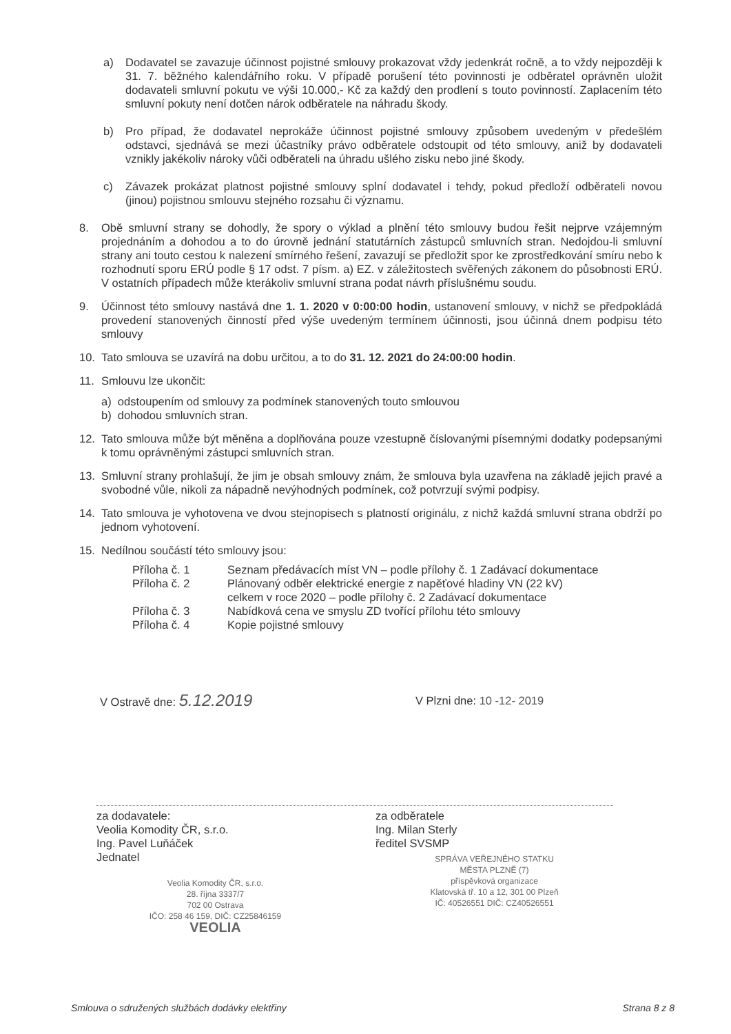a) Dodavatel se zavazuje účinnost pojistné smlouvy prokazovat vždy jedenkrát ročně, a to vždy nejpozději k 31. 7. běžného kalendářního roku. V případě porušení této povinnosti je odběratel oprávněn uložit dodavateli smluvní pokutu ve výši 10.000,- Kč za každý den prodlení s touto povinností. Zaplacením této smluvní pokuty není dotčen nárok odběratele na náhradu škody.
b) Pro případ, že dodavatel neprokáže účinnost pojistné smlouvy způsobem uvedeným v předešlém odstavci, sjednává se mezi účastníky právo odběratele odstoupit od této smlouvy, aniž by dodavateli vznikly jakékoliv nároky vůči odběrateli na úhradu ušlého zisku nebo jiné škody.
c) Závazek prokázat platnost pojistné smlouvy splní dodavatel i tehdy, pokud předloží odběrateli novou (jinou) pojistnou smlouvu stejného rozsahu či významu.
8. Obě smluvní strany se dohodly, že spory o výklad a plnění této smlouvy budou řešit nejprve vzájemným projednáním a dohodou a to do úrovně jednání statutárních zástupců smluvních stran. Nedojdou-li smluvní strany ani touto cestou k nalezení smírného řešení, zavazují se předložit spor ke zprostředkování smíru nebo k rozhodnutí sporu ERÚ podle § 17 odst. 7 písm. a) EZ. v záležitostech svěřených zákonem do působnosti ERÚ. V ostatních případech může kterákoliv smluvní strana podat návrh příslušnému soudu.
9. Účinnost této smlouvy nastává dne 1. 1. 2020 v 0:00:00 hodin, ustanovení smlouvy, v nichž se předpokládá provedení stanovených činností před výše uvedeným termínem účinnosti, jsou účinná dnem podpisu této smlouvy
10. Tato smlouva se uzavírá na dobu určitou, a to do 31. 12. 2021 do 24:00:00 hodin.
11. Smlouvu lze ukončit:
a) odstoupením od smlouvy za podmínek stanovených touto smlouvou
b) dohodou smluvních stran.
12. Tato smlouva může být měněna a doplňována pouze vzestupně číslovanými písemnými dodatky podepsanými k tomu oprávněnými zástupci smluvních stran.
13. Smluvní strany prohlašují, že jim je obsah smlouvy znám, že smlouva byla uzavřena na základě jejich pravé a svobodné vůle, nikoli za nápadně nevýhodných podmínek, což potvrzují svými podpisy.
14. Tato smlouva je vyhotovena ve dvou stejnopisech s platností originálu, z nichž každá smluvní strana obdrží po jednom vyhotovení.
15. Nedílnou součástí této smlouvy jsou:
Příloha č. 1 Seznam předávacích míst VN – podle přílohy č. 1 Zadávací dokumentace
Příloha č. 2 Plánovaný odběr elektrické energie z napěťové hladiny VN (22 kV)
celkem v roce 2020 – podle přílohy č. 2 Zadávací dokumentace
Příloha č. 3 Nabídková cena ve smyslu ZD tvořící přílohu této smlouvy
Příloha č. 4 Kopie pojistné smlouvy
V Ostravě dne: 5.12.2019
V Plzni dne: 10 -12- 2019
za dodavatele:
Veolia Komodity ČR, s.r.o.
Ing. Pavel Luňáček
Jednatel
Veolia Komodity ČR, s.r.o.
28. října 3337/7
702 00 Ostrava
IČO: 258 46 159, DIČ: CZ25846159
VEOLIA
za odběratele
Ing. Milan Sterly
ředitel SVSMP
SPRÁVA VEŘEJNÉHO STATKU
MĚSTA PLZNĚ (7)
příspěvková organizace
Klatovská tř. 10 a 12, 301 00 Plzeň
IČ: 40526551 DIČ: CZ40526551
Smlouva o sdružených službách dodávky elektřiny Strana 8 z 8